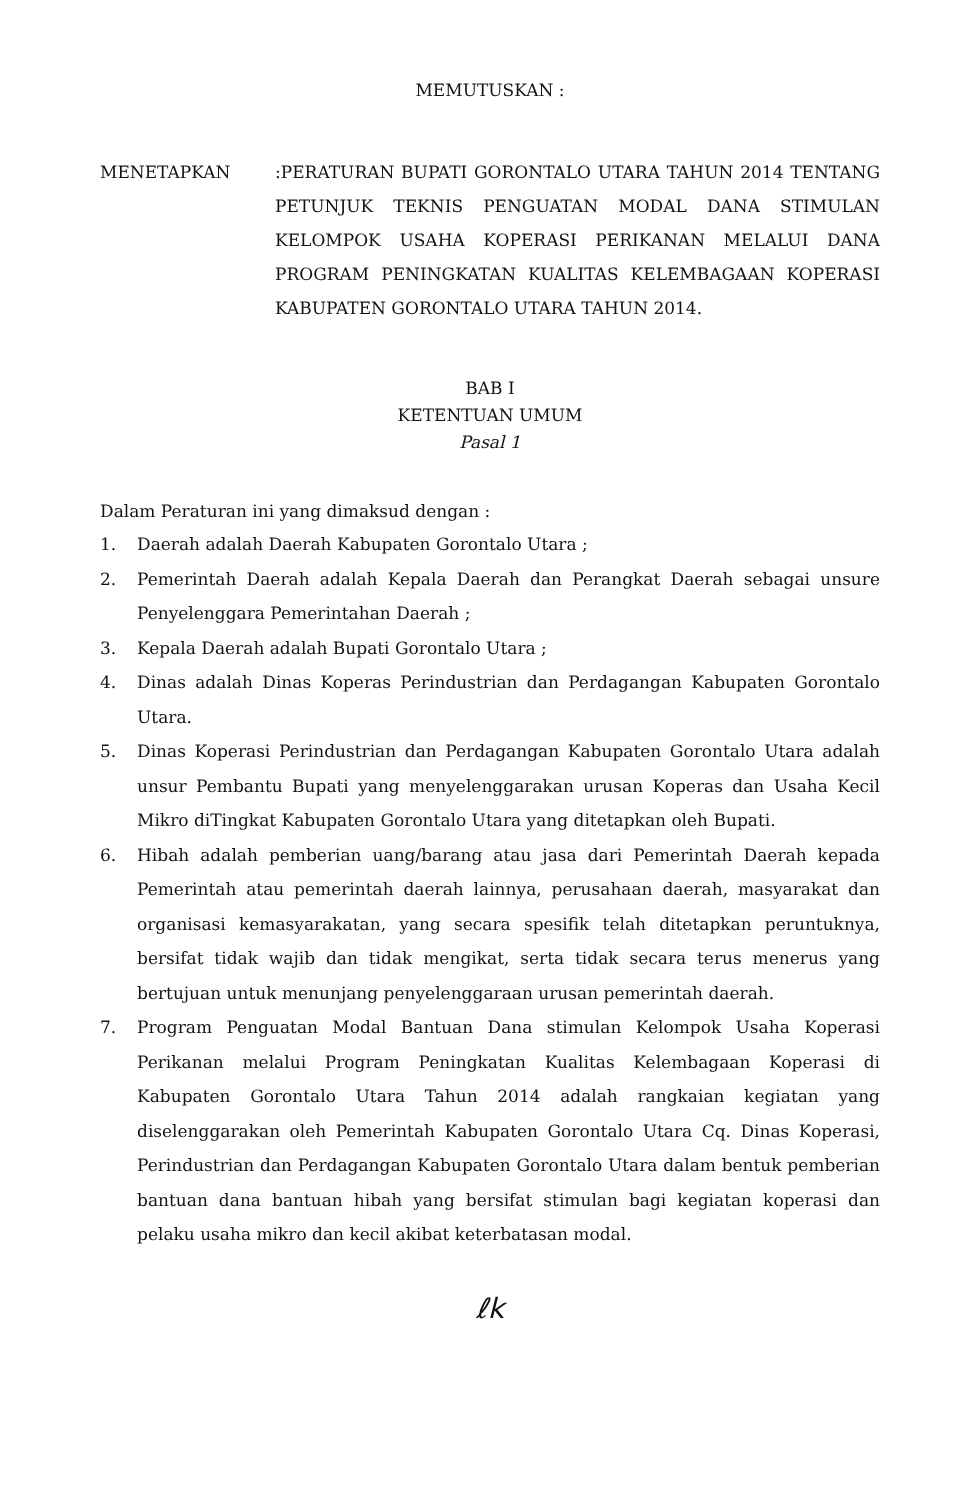MEMUTUSKAN :
MENETAPKAN :PERATURAN BUPATI GORONTALO UTARA TAHUN 2014 TENTANG PETUNJUK TEKNIS PENGUATAN MODAL DANA STIMULAN KELOMPOK USAHA KOPERASI PERIKANAN MELALUI DANA PROGRAM PENINGKATAN KUALITAS KELEMBAGAAN KOPERASI KABUPATEN GORONTALO UTARA TAHUN 2014.
BAB I
KETENTUAN UMUM
Pasal 1
Dalam Peraturan ini yang dimaksud dengan :
1. Daerah adalah Daerah Kabupaten Gorontalo Utara ;
2. Pemerintah Daerah adalah Kepala Daerah dan Perangkat Daerah sebagai unsure Penyelenggara Pemerintahan Daerah ;
3. Kepala Daerah adalah Bupati Gorontalo Utara ;
4. Dinas adalah Dinas Koperas Perindustrian dan Perdagangan Kabupaten Gorontalo Utara.
5. Dinas Koperasi Perindustrian dan Perdagangan Kabupaten Gorontalo Utara adalah unsur Pembantu Bupati yang menyelenggarakan urusan Koperas dan Usaha Kecil Mikro diTingkat Kabupaten Gorontalo Utara yang ditetapkan oleh Bupati.
6. Hibah adalah pemberian uang/barang atau jasa dari Pemerintah Daerah kepada Pemerintah atau pemerintah daerah lainnya, perusahaan daerah, masyarakat dan organisasi kemasyarakatan, yang secara spesifik telah ditetapkan peruntuknya, bersifat tidak wajib dan tidak mengikat, serta tidak secara terus menerus yang bertujuan untuk menunjang penyelenggaraan urusan pemerintah daerah.
7. Program Penguatan Modal Bantuan Dana stimulan Kelompok Usaha Koperasi Perikanan melalui Program Peningkatan Kualitas Kelembagaan Koperasi di Kabupaten Gorontalo Utara Tahun 2014 adalah rangkaian kegiatan yang diselenggarakan oleh Pemerintah Kabupaten Gorontalo Utara Cq. Dinas Koperasi, Perindustrian dan Perdagangan Kabupaten Gorontalo Utara dalam bentuk pemberian bantuan dana bantuan hibah yang bersifat stimulan bagi kegiatan koperasi dan pelaku usaha mikro dan kecil akibat keterbatasan modal.
ℓk